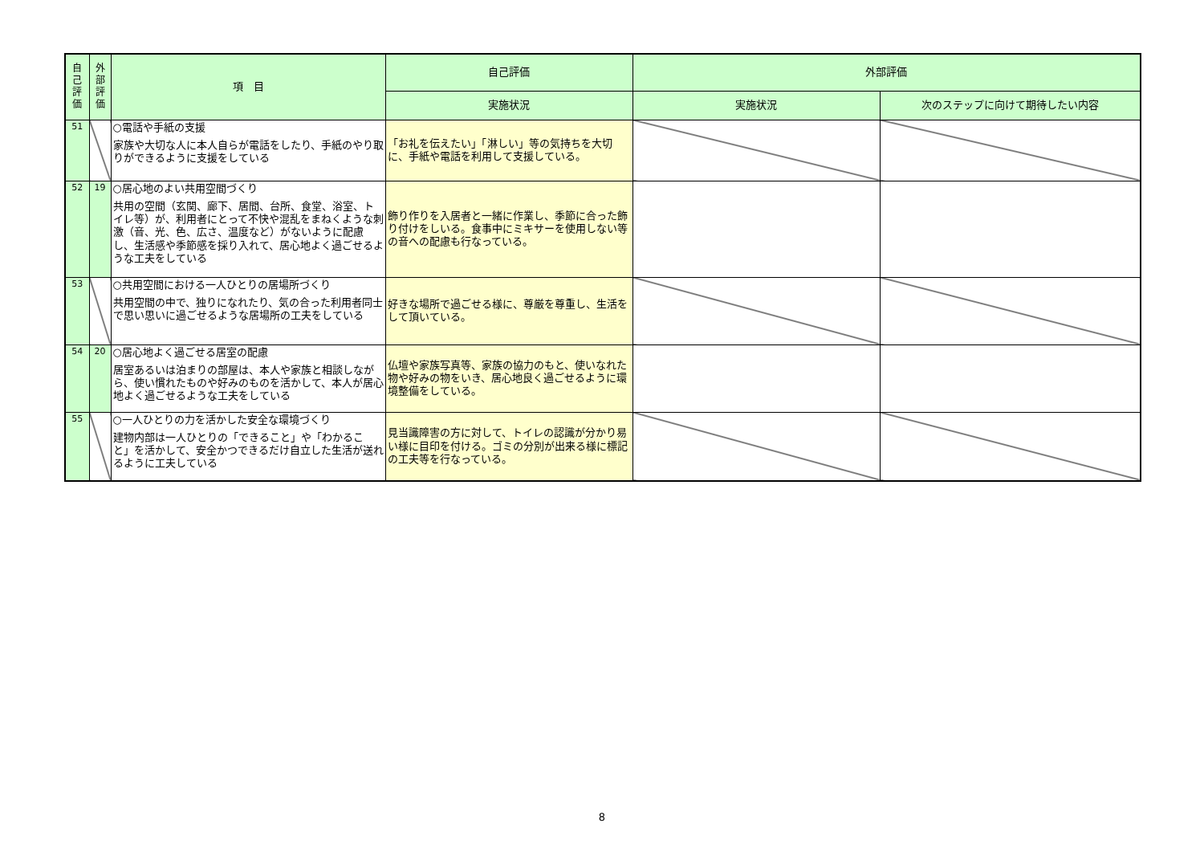| 自 己 評 価 | 外 部 評 価 | 項 目 | 自己評価 | 外部評価 | |
| --- | --- | --- | --- | --- | --- |
| | | | 実施状況 | 実施状況 | 次のステップに向けて期待したい内容 |
| 51 | | ○電話や手紙の支援 家族や大切な人に本人自らが電話をしたり、手紙のやり取りができるように支援をしている | 「お礼を伝えたい」「淋しい」等の気持ちを大切に、手紙や電話を利用して支援している。 | | |
| 52 | 19 | ○居心地のよい共用空間づくり 共用の空間（玄関、廊下、居間、台所、食堂、浴室、トイレ等）が、利用者にとって不快や混乱をまねくような刺激（音、光、色、広さ、温度など）がないように配慮し、生活感や季節感を採り入れて、居心地よく過ごせるような工夫をしている | 飾り作りを入居者と一緒に作業し、季節に合った飾り付けをしいる。食事中にミキサーを使用しない等の音への配慮も行なっている。 | | |
| 53 | | ○共用空間における一人ひとりの居場所づくり 共用空間の中で、独りになれたり、気の合った利用者同士で思い思いに過ごせるような居場所の工夫をしている | 好きな場所で過ごせる様に、尊厳を尊重し、生活をして頂いている。 | | |
| 54 | 20 | ○居心地よく過ごせる居室の配慮 居室あるいは泊まりの部屋は、本人や家族と相談しながら、使い慣れたものや好みのものを活かして、本人が居心地よく過ごせるような工夫をしている | 仏壇や家族写真等、家族の協力のもと、使いなれた物や好みの物をいき、居心地良く過ごせるように環境整備をしている。 | | |
| 55 | | ○一人ひとりの力を活かした安全な環境づくり 建物内部は一人ひとりの「できること」や「わかること」を活かして、安全かつできるだけ自立した生活が送れるように工夫している | 見当識障害の方に対して、トイレの認識が分かり易い様に目印を付ける。ゴミの分別が出来る様に標記の工夫等を行なっている。 | | |
8